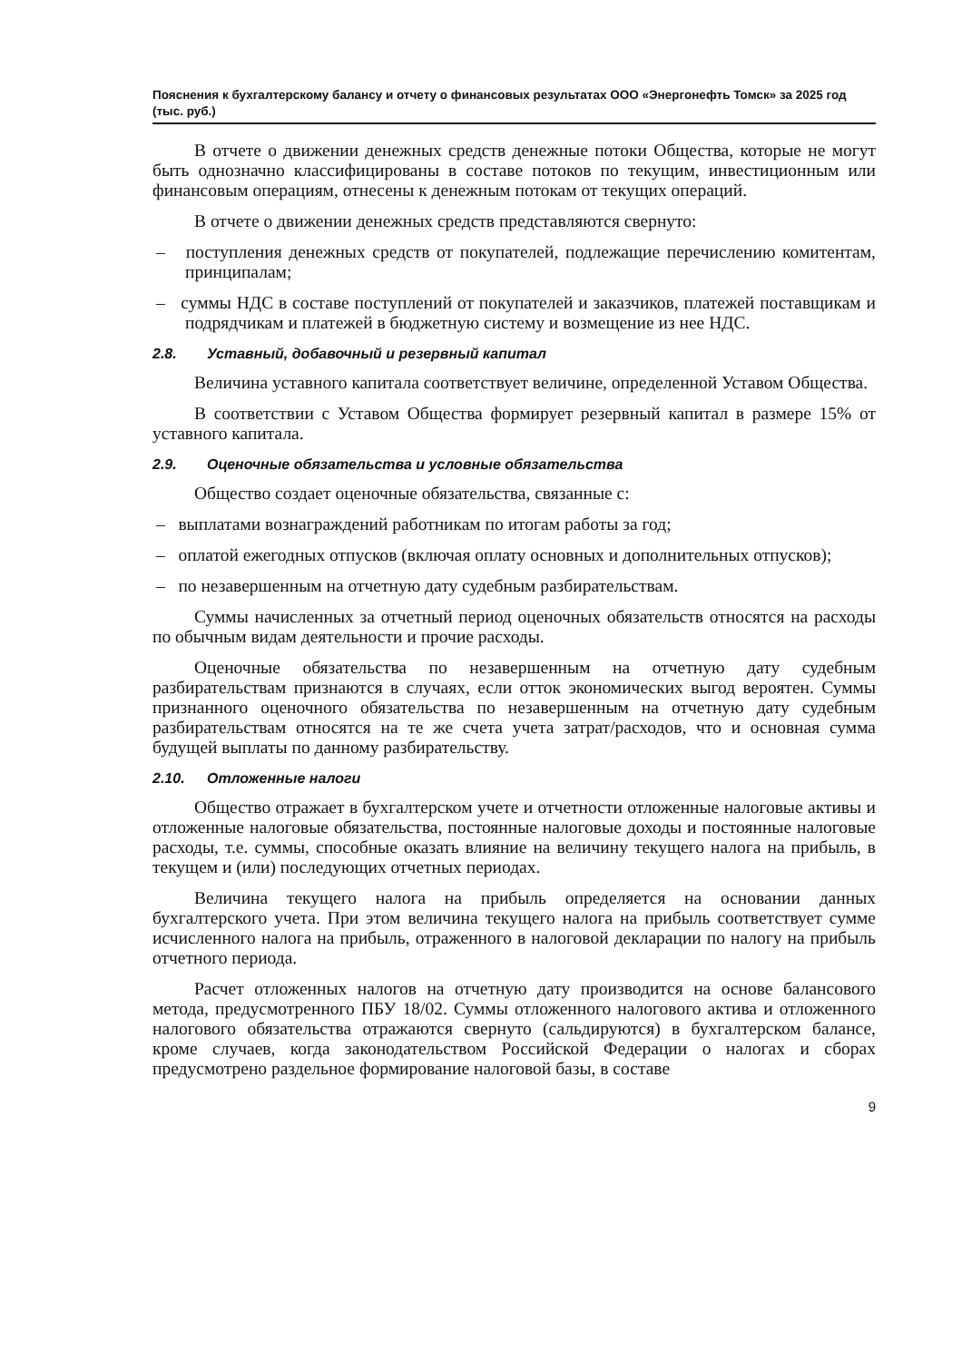Пояснения к бухгалтерскому балансу и отчету о финансовых результатах ООО «Энергонефть Томск» за 2025 год (тыс. руб.)
В отчете о движении денежных средств денежные потоки Общества, которые не могут быть однозначно классифицированы в составе потоков по текущим, инвестиционным или финансовым операциям, отнесены к денежным потокам от текущих операций.
В отчете о движении денежных средств представляются свернуто:
– поступления денежных средств от покупателей, подлежащие перечислению комитентам, принципалам;
– суммы НДС в составе поступлений от покупателей и заказчиков, платежей поставщикам и подрядчикам и платежей в бюджетную систему и возмещение из нее НДС.
2.8. Уставный, добавочный и резервный капитал
Величина уставного капитала соответствует величине, определенной Уставом Общества.
В соответствии с Уставом Общества формирует резервный капитал в размере 15% от уставного капитала.
2.9. Оценочные обязательства и условные обязательства
Общество создает оценочные обязательства, связанные с:
– выплатами вознаграждений работникам по итогам работы за год;
– оплатой ежегодных отпусков (включая оплату основных и дополнительных отпусков);
– по незавершенным на отчетную дату судебным разбирательствам.
Суммы начисленных за отчетный период оценочных обязательств относятся на расходы по обычным видам деятельности и прочие расходы.
Оценочные обязательства по незавершенным на отчетную дату судебным разбирательствам признаются в случаях, если отток экономических выгод вероятен. Суммы признанного оценочного обязательства по незавершенным на отчетную дату судебным разбирательствам относятся на те же счета учета затрат/расходов, что и основная сумма будущей выплаты по данному разбирательству.
2.10. Отложенные налоги
Общество отражает в бухгалтерском учете и отчетности отложенные налоговые активы и отложенные налоговые обязательства, постоянные налоговые доходы и постоянные налоговые расходы, т.е. суммы, способные оказать влияние на величину текущего налога на прибыль, в текущем и (или) последующих отчетных периодах.
Величина текущего налога на прибыль определяется на основании данных бухгалтерского учета. При этом величина текущего налога на прибыль соответствует сумме исчисленного налога на прибыль, отраженного в налоговой декларации по налогу на прибыль отчетного периода.
Расчет отложенных налогов на отчетную дату производится на основе балансового метода, предусмотренного ПБУ 18/02. Суммы отложенного налогового актива и отложенного налогового обязательства отражаются свернуто (сальдируются) в бухгалтерском балансе, кроме случаев, когда законодательством Российской Федерации о налогах и сборах предусмотрено раздельное формирование налоговой базы, в составе
9